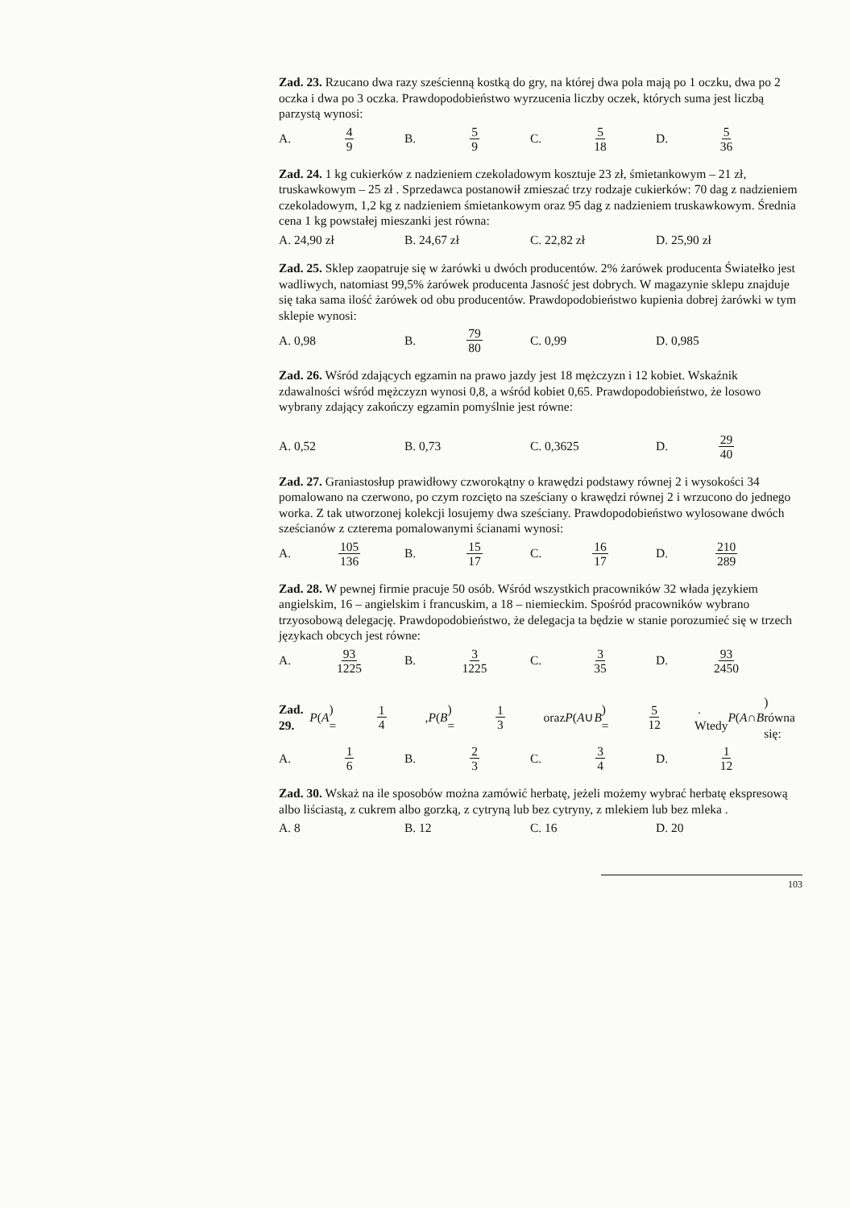Zad. 23. Rzucano dwa razy sześcienną kostką do gry, na której dwa pola mają po 1 oczku, dwa po 2 oczka i dwa po 3 oczka. Prawdopodobieństwo wyrzucenia liczby oczek, których suma jest liczbą parzystą wynosi:
A. 4 9 B. 5 9 C. 5 18 D. 5 36
Zad. 24. 1 kg cukierków z nadzieniem czekoladowym kosztuje 23 zł, śmietankowym – 21 zł, truskawkowym – 25 zł . Sprzedawca postanowił zmieszać trzy rodzaje cukierków: 70 dag z nadzieniem czekoladowym, 1,2 kg z nadzieniem śmietankowym oraz 95 dag z nadzieniem truskawkowym. Średnia cena 1 kg powstałej mieszanki jest równa:
A. 24,90 zł B. 24,67 zł C. 22,82 zł D. 25,90 zł
Zad. 25. Sklep zaopatruje się w żarówki u dwóch producentów. 2% żarówek producenta Światełko jest wadliwych, natomiast 99,5% żarówek producenta Jasność jest dobrych. W magazynie sklepu znajduje się taka sama ilość żarówek od obu producentów. Prawdopodobieństwo kupienia dobrej żarówki w tym sklepie wynosi:
A. 0,98 B. 79 80 C. 0,99 D. 0,985
Zad. 26. Wśród zdających egzamin na prawo jazdy jest 18 mężczyzn i 12 kobiet. Wskaźnik zdawalności wśród mężczyzn wynosi 0,8, a wśród kobiet 0,65. Prawdopodobieństwo, że losowo wybrany zdający zakończy egzamin pomyślnie jest równe:
A. 0,52 B. 0,73 C. 0,3625 D. 29 40
Zad. 27. Graniastosłup prawidłowy czworokątny o krawędzi podstawy równej 2 i wysokości 34 pomalowano na czerwono, po czym rozcięto na sześciany o krawędzi równej 2 i wrzucono do jednego worka. Z tak utworzonej kolekcji losujemy dwa sześciany. Prawdopodobieństwo wylosowane dwóch sześcianów z czterema pomalowanymi ścianami wynosi:
A. 105 136 B. 15 17 C. 16 17 D. 210 289
Zad. 28. W pewnej firmie pracuje 50 osób. Wśród wszystkich pracowników 32 włada językiem angielskim, 16 – angielskim i francuskim, a 18 – niemieckim. Spośród pracowników wybrano trzyosobową delegację. Prawdopodobieństwo, że delegacja ta będzie w stanie porozumieć się w trzech językach obcych jest równe:
A. 93 1225 B. 3 1225 C. 3 35 D. 93 2450
Zad. 29. P (A) = 1 4 , P (B) = 1 3 oraz P (A ∪ B) = 5 12 . Wtedy P (A ∩ B) równa się:
A. 1 6 B. 2 3 C. 3 4 D. 1 12
Zad. 30. Wskaż na ile sposobów można zamówić herbatę, jeżeli możemy wybrać herbatę ekspresową albo liściastą, z cukrem albo gorzką, z cytryną lub bez cytryny, z mlekiem lub bez mleka .
A. 8 B. 12 C. 16 D. 20
103